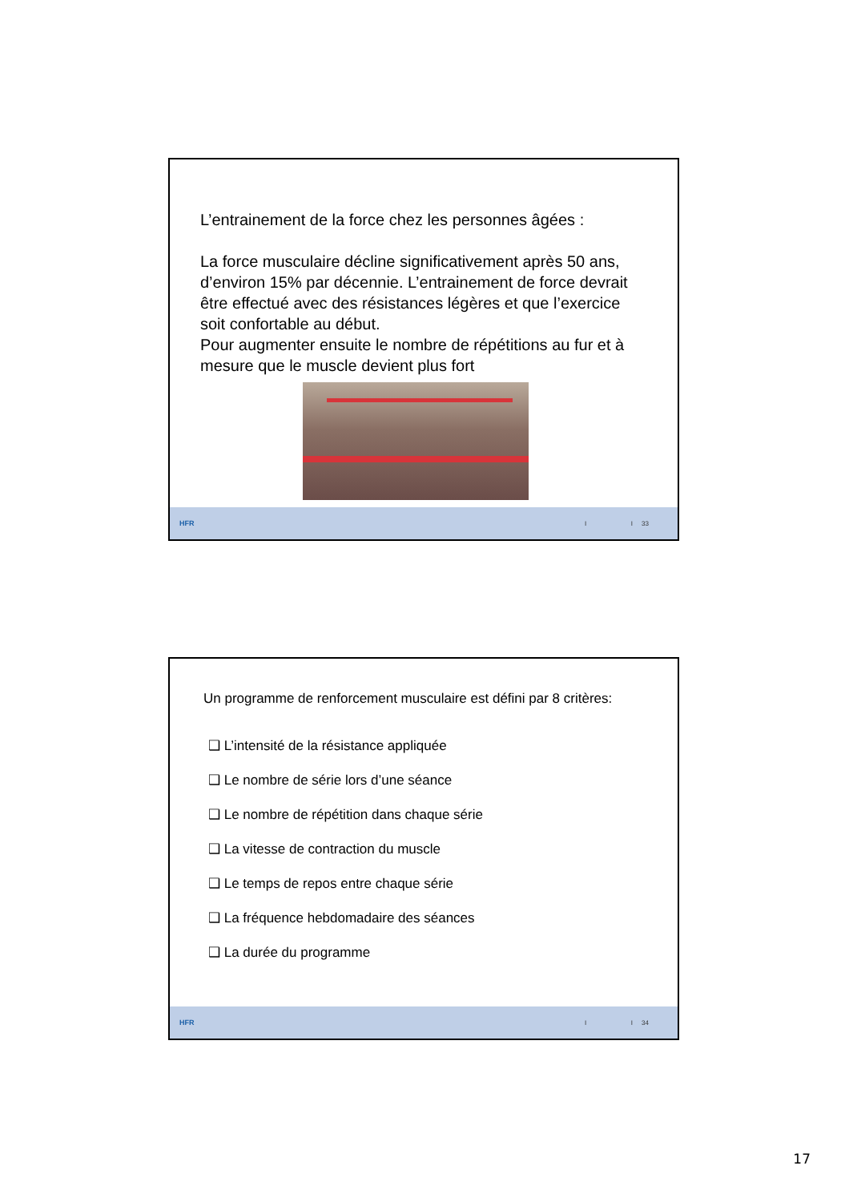L’entrainement de la force chez les personnes âgées :
La force musculaire décline significativement après 50 ans, d’environ 15% par décennie. L’entrainement de force devrait être effectué avec des résistances légères et que l’exercice soit confortable au début.
Pour augmenter ensuite le nombre de répétitions au fur et à mesure que le muscle devient plus fort
HFR I I 33
Un programme de renforcement musculaire est défini par 8 critères:
❑ L’intensité de la résistance appliquée
❑ Le nombre de série lors d’une séance
❑ Le nombre de répétition dans chaque série
❑ La vitesse de contraction du muscle
❑ Le temps de repos entre chaque série
❑ La fréquence hebdomadaire des séances
❑ La durée du programme
HFR I I 34
17